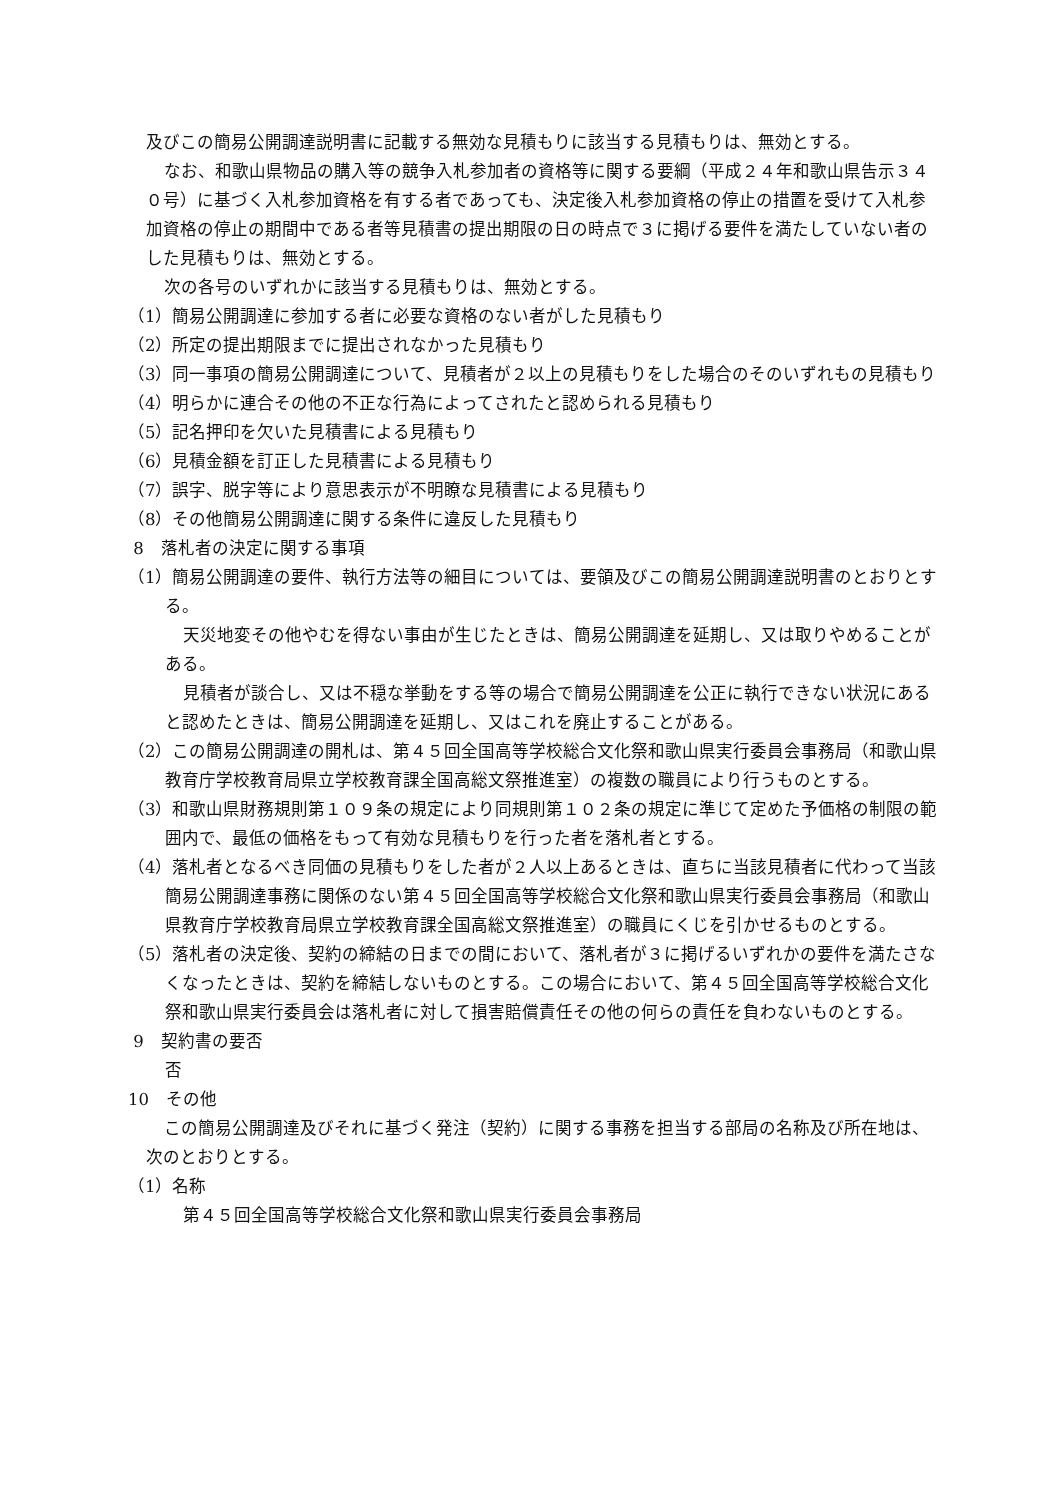及びこの簡易公開調達説明書に記載する無効な見積もりに該当する見積もりは、無効とする。
なお、和歌山県物品の購入等の競争入札参加者の資格等に関する要綱（平成２４年和歌山県告示３４０号）に基づく入札参加資格を有する者であっても、決定後入札参加資格の停止の措置を受けて入札参加資格の停止の期間中である者等見積書の提出期限の日の時点で３に掲げる要件を満たしていない者のした見積もりは、無効とする。
次の各号のいずれかに該当する見積もりは、無効とする。
（1）簡易公開調達に参加する者に必要な資格のない者がした見積もり
（2）所定の提出期限までに提出されなかった見積もり
（3）同一事項の簡易公開調達について、見積者が２以上の見積もりをした場合のそのいずれもの見積もり
（4）明らかに連合その他の不正な行為によってされたと認められる見積もり
（5）記名押印を欠いた見積書による見積もり
（6）見積金額を訂正した見積書による見積もり
（7）誤字、脱字等により意思表示が不明瞭な見積書による見積もり
（8）その他簡易公開調達に関する条件に違反した見積もり
8　落札者の決定に関する事項
（1）簡易公開調達の要件、執行方法等の細目については、要領及びこの簡易公開調達説明書のとおりとする。
天災地変その他やむを得ない事由が生じたときは、簡易公開調達を延期し、又は取りやめることがある。
見積者が談合し、又は不穏な挙動をする等の場合で簡易公開調達を公正に執行できない状況にあると認めたときは、簡易公開調達を延期し、又はこれを廃止することがある。
（2）この簡易公開調達の開札は、第４５回全国高等学校総合文化祭和歌山県実行委員会事務局（和歌山県教育庁学校教育局県立学校教育課全国高総文祭推進室）の複数の職員により行うものとする。
（3）和歌山県財務規則第１０９条の規定により同規則第１０２条の規定に準じて定めた予価格の制限の範囲内で、最低の価格をもって有効な見積もりを行った者を落札者とする。
（4）落札者となるべき同価の見積もりをした者が２人以上あるときは、直ちに当該見積者に代わって当該簡易公開調達事務に関係のない第４５回全国高等学校総合文化祭和歌山県実行委員会事務局（和歌山県教育庁学校教育局県立学校教育課全国高総文祭推進室）の職員にくじを引かせるものとする。
（5）落札者の決定後、契約の締結の日までの間において、落札者が３に掲げるいずれかの要件を満たさなくなったときは、契約を締結しないものとする。この場合において、第４５回全国高等学校総合文化祭和歌山県実行委員会は落札者に対して損害賠償責任その他の何らの責任を負わないものとする。
9　契約書の要否
否
10　その他
この簡易公開調達及びそれに基づく発注（契約）に関する事務を担当する部局の名称及び所在地は、次のとおりとする。
（1）名称
第４５回全国高等学校総合文化祭和歌山県実行委員会事務局